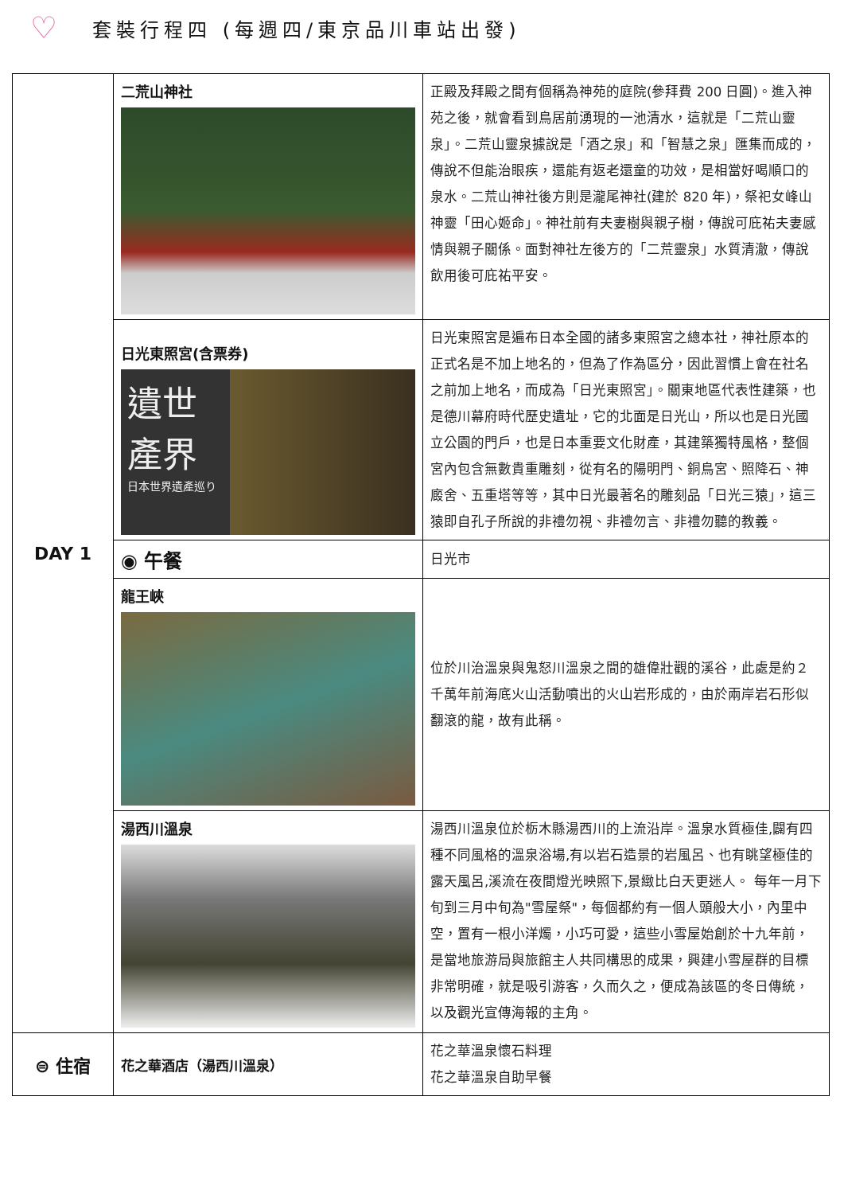♡ 套裝行程四 (每週四/東京品川車站出發)
| DAY 1 | 二荒山神社 | 正殿及拜殿之間有個稱為神苑的庭院(參拜費 200 日圓)。進入神苑之後，就會看到鳥居前湧現的一池清水，這就是「二荒山靈泉」。二荒山靈泉據說是「酒之泉」和「智慧之泉」匯集而成的，傳說不但能治眼疾，還能有返老還童的功效，是相當好喝順口的泉水。二荒山神社後方則是瀧尾神社(建於 820 年)，祭祀女峰山神靈「田心姬命」。神社前有夫妻樹與親子樹，傳說可庇祐夫妻感情與親子關係。面對神社左後方的「二荒靈泉」水質清澈，傳說飲用後可庇祐平安。 |
| | 日光東照宮(含票券) 遺世 產界 日本世界遺產巡り | 日光東照宮是遍布日本全國的諸多東照宮之總本社，神社原本的正式名是不加上地名的，但為了作為區分，因此習慣上會在社名之前加上地名，而成為「日光東照宮」。關東地區代表性建築，也是德川幕府時代歷史遺址，它的北面是日光山，所以也是日光國立公園的門戶，也是日本重要文化財產，其建築獨特風格，整個宮內包含無數貴重雕刻，從有名的陽明門、銅鳥宮、照降石、神廄舍、五重塔等等，其中日光最著名的雕刻品「日光三猿」，這三猿即自孔子所說的非禮勿視、非禮勿言、非禮勿聽的教義。 |
| | ◉ 午餐 | 日光市 |
| | 龍王峽 | 位於川治溫泉與鬼怒川溫泉之間的雄偉壯觀的溪谷，此處是約２千萬年前海底火山活動噴出的火山岩形成的，由於兩岸岩石形似翻滾的龍，故有此稱。 |
| | 湯西川溫泉 | 湯西川溫泉位於栃木縣湯西川的上流沿岸。溫泉水質極佳,闢有四種不同風格的溫泉浴場,有以岩石造景的岩風呂、也有眺望極佳的露天風呂,溪流在夜間燈光映照下,景緻比白天更迷人。 每年一月下旬到三月中旬為"雪屋祭"，每個都約有一個人頭般大小，內里中空，置有一根小洋燭，小巧可愛，這些小雪屋始創於十九年前，是當地旅游局與旅館主人共同構思的成果，興建小雪屋群的目標非常明確，就是吸引游客，久而久之，便成為該區的冬日傳統，以及觀光宣傳海報的主角。 |
| ⊜ 住宿 | 花之華酒店（湯西川溫泉） | 花之華溫泉懷石料理 花之華溫泉自助早餐 |